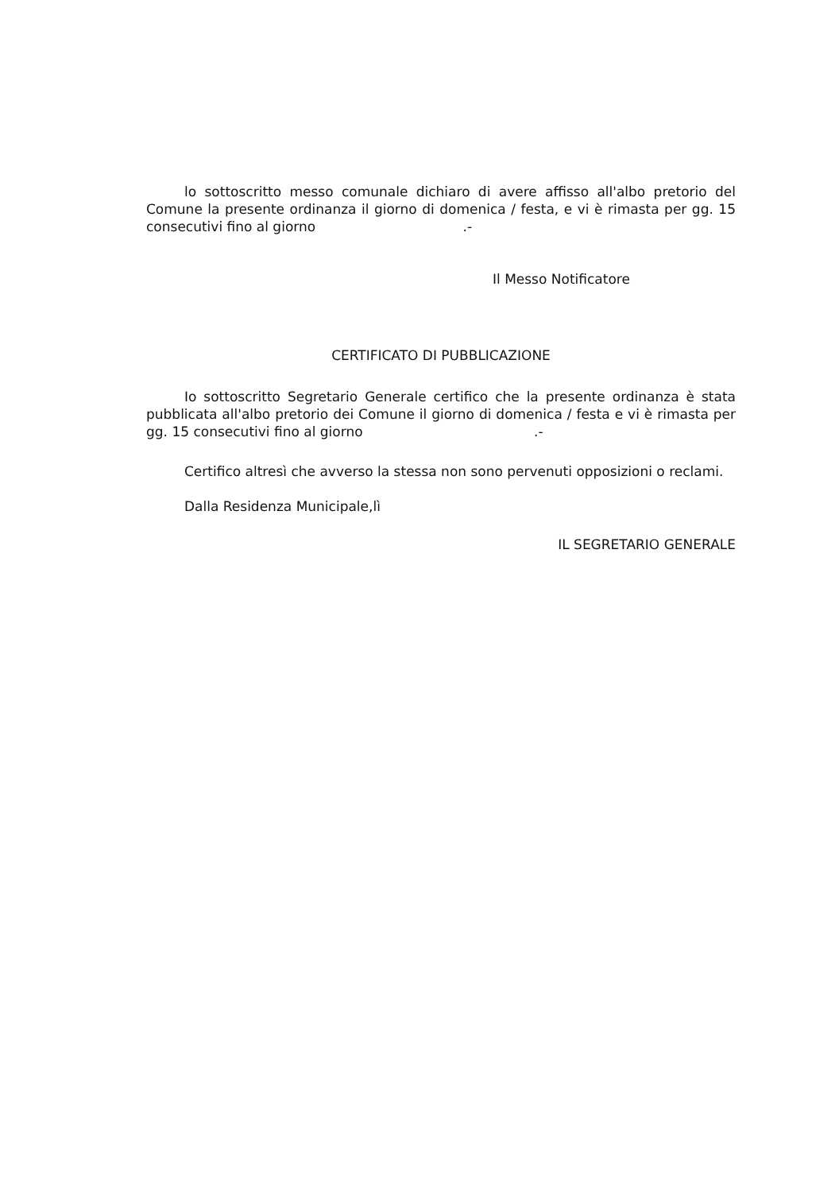lo sottoscritto messo comunale dichiaro di avere affisso all'albo pretorio del Comune la presente ordinanza il giorno di domenica / festa, e vi è rimasta per gg. 15 consecutivi fino al giorno .-
Il Messo Notificatore
CERTIFICATO DI PUBBLICAZIONE
Io sottoscritto Segretario Generale certifico che la presente ordinanza è stata pubblicata all'albo pretorio dei Comune il giorno di domenica / festa e vi è rimasta per gg. 15 consecutivi fino al giorno .-
Certifico altresì che avverso la stessa non sono pervenuti opposizioni o reclami.
Dalla Residenza Municipale,lì
IL SEGRETARIO GENERALE